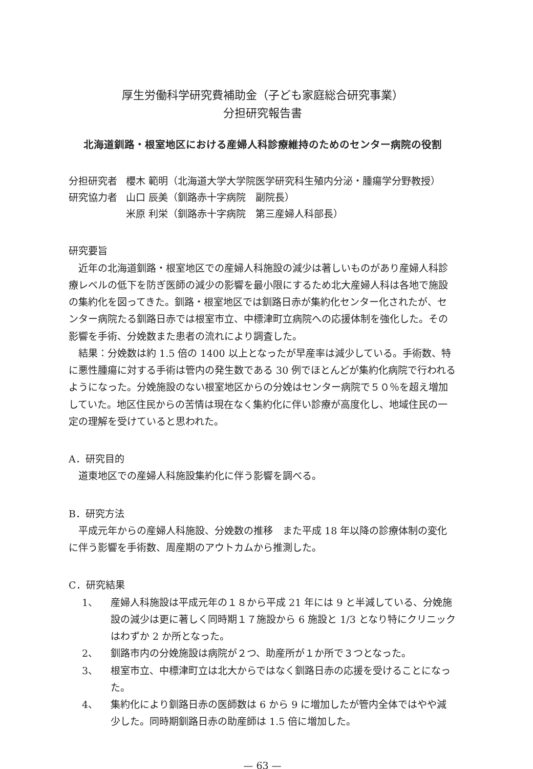厚生労働科学研究費補助金（子ども家庭総合研究事業）
分担研究報告書
北海道釧路・根室地区における産婦人科診療維持のためのセンター病院の役割
分担研究者
櫻木 範明（北海道大学大学院医学研究科生殖内分泌・腫瘍学分野教授）
研究協力者
山口 辰美（釧路赤十字病院　副院長）
米原 利栄（釧路赤十字病院　第三産婦人科部長）
研究要旨
近年の北海道釧路・根室地区での産婦人科施設の減少は著しいものがあり産婦人科診療レベルの低下を防ぎ医師の減少の影響を最小限にするため北大産婦人科は各地で施設の集約化を図ってきた。釧路・根室地区では釧路日赤が集約化センター化されたが、センター病院たる釧路日赤では根室市立、中標津町立病院への応援体制を強化した。その影響を手術、分娩数また患者の流れにより調査した。
結果：分娩数は約 1.5 倍の 1400 以上となったが早産率は減少している。手術数、特に悪性腫瘍に対する手術は管内の発生数である 30 例でほとんどが集約化病院で行われるようになった。分娩施設のない根室地区からの分娩はセンター病院で５０％を超え増加していた。地区住民からの苦情は現在なく集約化に伴い診療が高度化し、地域住民の一定の理解を受けていると思われた。
A．研究目的
道東地区での産婦人科施設集約化に伴う影響を調べる。
B．研究方法
平成元年からの産婦人科施設、分娩数の推移　また平成 18 年以降の診療体制の変化に伴う影響を手術数、周産期のアウトカムから推測した。
C．研究結果
1、 産婦人科施設は平成元年の１８から平成 21 年には 9 と半減している、分娩施設の減少は更に著しく同時期１７施設から 6 施設と 1/3 となり特にクリニックはわずか 2 か所となった。
2、 釧路市内の分娩施設は病院が２つ、助産所が１か所で３つとなった。
3、 根室市立、中標津町立は北大からではなく釧路日赤の応援を受けることになった。
4、 集約化により釧路日赤の医師数は 6 から 9 に増加したが管内全体ではやや減少した。同時期釧路日赤の助産師は 1.5 倍に増加した。
— 63 —